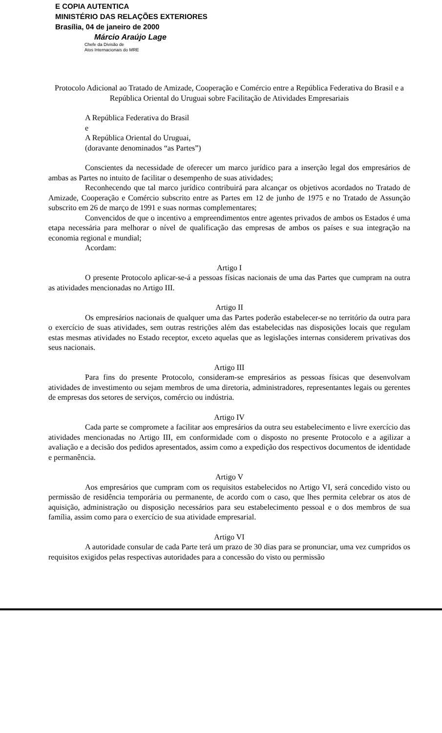E COPIA AUTENTICA
MINISTÉRIO DAS RELAÇÕES EXTERIORES
Brasília, 04 de janeiro de 2000
Márcio Araújo Lage
Chefe da Divisão de
Atos Internacionais do MRE
Protocolo Adicional ao Tratado de Amizade, Cooperação e Comércio entre a República Federativa do Brasil e a República Oriental do Uruguai sobre Facilitação de Atividades Empresariais
A República Federativa do Brasil
e
A República Oriental do Uruguai,
(doravante denominados “as Partes”)
Conscientes da necessidade de oferecer um marco jurídico para a inserção legal dos empresários de ambas as Partes no intuito de facilitar o desempenho de suas atividades;
Reconhecendo que tal marco jurídico contribuirá para alcançar os objetivos acordados no Tratado de Amizade, Cooperação e Comércio subscrito entre as Partes em 12 de junho de 1975 e no Tratado de Assunção subscrito em 26 de março de 1991 e suas normas complementares;
Convencidos de que o incentivo a empreendimentos entre agentes privados de ambos os Estados é uma etapa necessária para melhorar o nível de qualificação das empresas de ambos os países e sua integração na economia regional e mundial;
Acordam:
Artigo I
O presente Protocolo aplicar-se-á a pessoas físicas nacionais de uma das Partes que cumpram na outra as atividades mencionadas no Artigo III.
Artigo II
Os empresários nacionais de qualquer uma das Partes poderão estabelecer-se no território da outra para o exercício de suas atividades, sem outras restrições além das estabelecidas nas disposições locais que regulam estas mesmas atividades no Estado receptor, exceto aquelas que as legislações internas considerem privativas dos seus nacionais.
Artigo III
Para fins do presente Protocolo, consideram-se empresários as pessoas físicas que desenvolvam atividades de investimento ou sejam membros de uma diretoria, administradores, representantes legais ou gerentes de empresas dos setores de serviços, comércio ou indústria.
Artigo IV
Cada parte se compromete a facilitar aos empresários da outra seu estabelecimento e livre exercício das atividades mencionadas no Artigo III, em conformidade com o disposto no presente Protocolo e a agilizar a avaliação e a decisão dos pedidos apresentados, assim como a expedição dos respectivos documentos de identidade e permanência.
Artigo V
Aos empresários que cumpram com os requisitos estabelecidos no Artigo VI, será concedido visto ou permissão de residência temporária ou permanente, de acordo com o caso, que lhes permita celebrar os atos de aquisição, administração ou disposição necessários para seu estabelecimento pessoal e o dos membros de sua família, assim como para o exercício de sua atividade empresarial.
Artigo VI
A autoridade consular de cada Parte terá um prazo de 30 dias para se pronunciar, uma vez cumpridos os requisitos exigidos pelas respectivas autoridades para a concessão do visto ou permissão